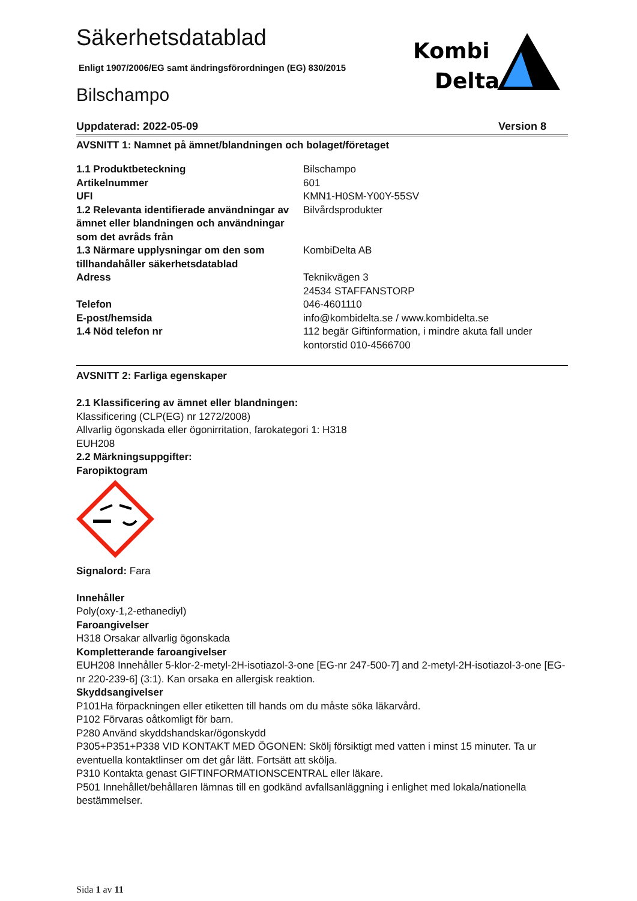Kombi
Delta
Säkerhetsdatablad
Enligt 1907/2006/EG samt ändringsförordningen (EG) 830/2015
Bilschampo
Uppdaterad: 2022-05-09 Version 8
AVSNITT 1: Namnet på ämnet/blandningen och bolaget/företaget
| 1.1 Produktbeteckning | Bilschampo |
| Artikelnummer | 601 |
| UFI | KMN1-H0SM-Y00Y-55SV |
| 1.2 Relevanta identifierade användningar av ämnet eller blandningen och användningar som det avråds från | Bilvårdsprodukter |
| 1.3 Närmare upplysningar om den som tillhandahåller säkerhetsdatablad | KombiDelta AB |
| Adress | Teknikvägen 3 24534 STAFFANSTORP |
| Telefon | 046-4601110 |
| E-post/hemsida | info@kombidelta.se / www.kombidelta.se |
| 1.4 Nöd telefon nr | 112 begär Giftinformation, i mindre akuta fall under kontorstid 010-4566700 |
AVSNITT 2: Farliga egenskaper
2.1 Klassificering av ämnet eller blandningen:
Klassificering (CLP(EG) nr 1272/2008)
Allvarlig ögonskada eller ögonirritation, farokategori 1: H318
EUH208
2.2 Märkningsuppgifter:
Faropiktogram
Signalord: Fara
Innehåller
Poly(oxy-1,2-ethanediyl)
Faroangivelser
H318 Orsakar allvarlig ögonskada
Kompletterande faroangivelser
EUH208 Innehåller 5-klor-2-metyl-2H-isotiazol-3-one [EG-nr 247-500-7] and 2-metyl-2H-isotiazol-3-one [EG-nr 220-239-6] (3:1). Kan orsaka en allergisk reaktion.
Skyddsangivelser
P101Ha förpackningen eller etiketten till hands om du måste söka läkarvård.
P102 Förvaras oåtkomligt för barn.
P280 Använd skyddshandskar/ögonskydd
P305+P351+P338 VID KONTAKT MED ÖGONEN: Skölj försiktigt med vatten i minst 15 minuter. Ta ur eventuella kontaktlinser om det går lätt. Fortsätt att skölja.
P310 Kontakta genast GIFTINFORMATIONSCENTRAL eller läkare.
P501 Innehållet/behållaren lämnas till en godkänd avfallsanläggning i enlighet med lokala/nationella bestämmelser.
Sida 1 av 11